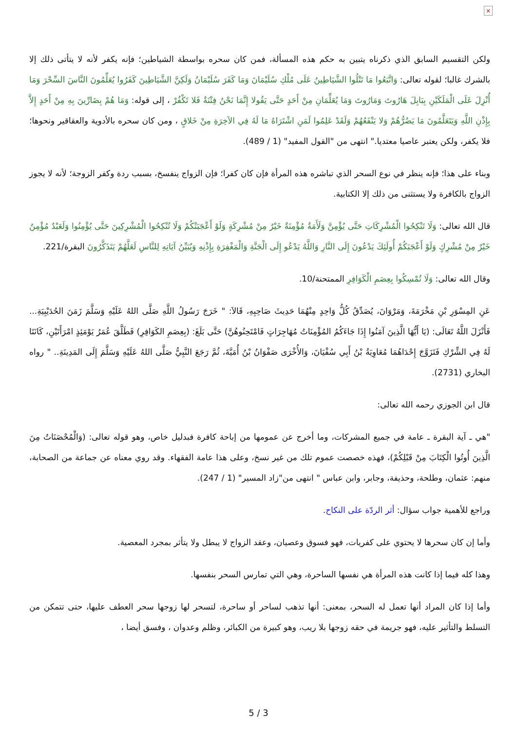×
ولكن التقسيم السابق الذي ذكرناه يتبين به حكم هذه المسألة، فمن كان سحره بواسطة الشياطين؛ فإنه يكفر لأنه لا يتأتى ذلك إلا بالشرك غالبا؛ لقوله تعالى: وَاتَّبَعُوا مَا تَتْلُوا الشَّيَاطِينُ عَلَى مُلْكِ سُلَيْمَانَ وَمَا كَفَرَ سُلَيْمَانُ وَلَكِنَّ الشَّيَاطِينَ كَفَرُوا يُعَلِّمُونَ النَّاسَ السِّحْرَ وَمَا أُنْزِلَ عَلَى الْمَلَكَيْنِ بِبَابِلَ هَارُوتَ وَمَارُوتَ وَمَا يُعَلِّمَانِ مِنْ أَحَدٍ حَتَّى يَقُولا إِنَّمَا نَحْنُ فِتْنَةٌ فَلا تَكْفُرْ ، إلى قوله: وَمَا هُمْ بِضَارِّينَ بِهِ مِنْ أَحَدٍ إِلاَّ بِإِذْنِ اللَّهِ وَيَتَعَلَّمُونَ مَا يَضُرُّهُمْ وَلا يَنْفَعُهُمْ وَلَقَدْ عَلِمُوا لَمَنِ اشْتَرَاهُ مَا لَهُ فِي الآخِرَةِ مِنْ خَلاقٍ ، ومن كان سحره بالأدوية والعقاقير ونحوها؛ فلا يكفر، ولكن يعتبر عاصيا معتديا." انتهى من "القول المفيد" (1 / 489).
وبناء على هذا؛ فإنه ينظر في نوع السحر الذي تباشره هذه المرأة فإن كان كفرا؛ فإن الزواج ينفسخ، بسبب ردة وكفر الزوجة؛ لأنه لا يجوز الزواج بالكافرة ولا يستثنى من ذلك إلا الكتابية.
قال الله تعالى: وَلَا تَنْكِحُوا الْمُشْرِكَاتِ حَتَّى يُؤْمِنَّ وَلَأَمَةٌ مُؤْمِنَةٌ خَيْرٌ مِنْ مُشْرِكَةٍ وَلَوْ أَعْجَبَتْكُمْ وَلَا تُنْكِحُوا الْمُشْرِكِينَ حَتَّى يُؤْمِنُوا وَلَعَبْدٌ مُؤْمِنٌ خَيْرٌ مِنْ مُشْرِكٍ وَلَوْ أَعْجَبَكُمْ أُولَئِكَ يَدْعُونَ إِلَى النَّارِ وَاللَّهُ يَدْعُو إِلَى الْجَنَّةِ وَالْمَغْفِرَةِ بِإِذْنِهِ وَيُبَيِّنُ آيَاتِهِ لِلنَّاسِ لَعَلَّهُمْ يَتَذَكَّرُونَ البقرة/221.
وقال الله تعالى: وَلَا تُمْسِكُوا بِعِصَمِ الْكَوَافِرِ الممتحنة/10.
عَنِ المِسْوَرِ بْنِ مَخْرَمَةَ، وَمَرْوَانَ، يُصَدِّقُ كُلُّ وَاحِدٍ مِنْهُمَا حَدِيثَ صَاحِبِهِ، قَالاَ: " خَرَجَ رَسُولُ اللَّهِ صَلَّى اللهُ عَلَيْهِ وَسَلَّمَ زَمَنَ الحُدَيْبِيَةِ... فَأَنْزَلَ اللَّهُ تَعَالَى: (يَا أَيُّهَا الَّذِينَ آمَنُوا إِذَا جَاءَكُمُ المُؤْمِنَاتُ مُهَاجِرَاتٍ فَامْتَحِنُوهُنَّ) حَتَّى بَلَغَ: (بِعِصَمِ الكَوَافِرِ) فَطَلَّقَ عُمَرُ يَوْمَئِذٍ امْرَأَتَيْنِ، كَانَتَا لَهُ فِي الشِّرْكِ فَتَزَوَّجَ إِحْدَاهُمَا مُعَاوِيَةُ بْنُ أَبِي سُفْيَانَ، وَالأُخْرَى صَفْوَانُ بْنُ أُمَيَّةَ، ثُمَّ رَجَعَ النَّبِيُّ صَلَّى اللهُ عَلَيْهِ وَسَلَّمَ إِلَى المَدِينَةِ.. " رواه البخاري (2731).
قال ابن الجوزي رحمه الله تعالى:
"هي ـ آية البقرة ـ عامة في جميع المشركات، وما أخرج عن عمومها من إباحة كافرة فبدليل خاص، وهو قوله تعالى: (وَالْمُحْصَنَاتُ مِنَ الَّذِينَ أُوتُوا الْكِتَابَ مِنْ قَبْلِكُمْ)، فهذه خصصت عموم تلك من غير نسخ، وعلى هذا عامة الفقهاء. وقد روي معناه عن جماعة من الصحابة، منهم: عثمان، وطلحة، وحذيفة، وجابر، وابن عباس " انتهى من"زاد المسير" (1 / 247).
وراجع للأهمية جواب سؤال: أثر الردّة على النكاح.
وأما إن كان سحرها لا يحتوي على كفريات، فهو فسوق وعصيان، وعقد الزواج لا يبطل ولا يتأثر بمجرد المعصية.
وهذا كله فيما إذا كانت هذه المرأة هي نفسها الساحرة، وهي التي تمارس السحر بنفسها.
وأما إذا كان المراد أنها تعمل له السحر، بمعنى: أنها تذهب لساحر أو ساحرة، لتسحر لها زوجها سحر العطف عليها، حتى تتمكن من التسلط والتأثير عليه، فهو جريمة في حقه زوجها بلا ريب، وهو كبيرة من الكبائر، وظلم وعدوان ، وفسق أيضا ،
5 / 3